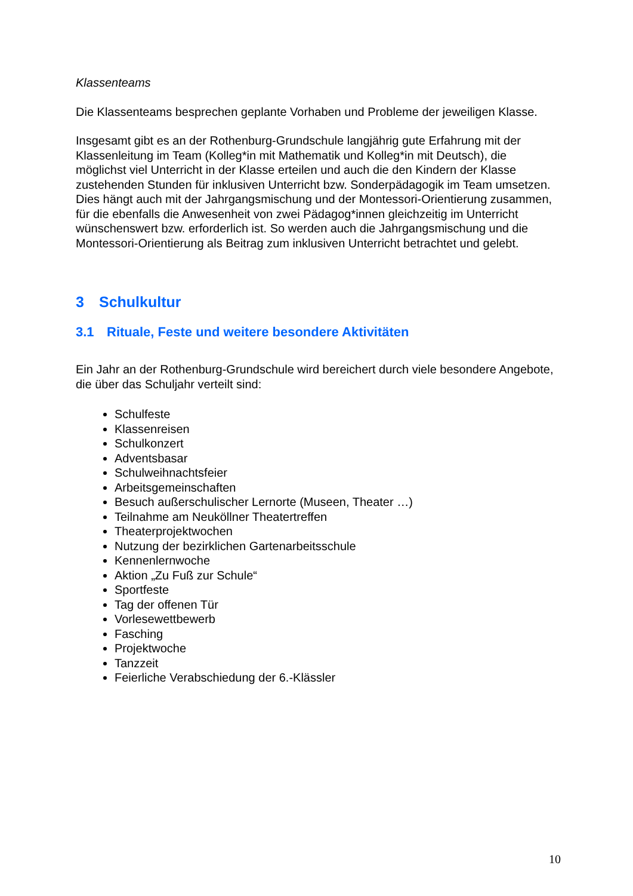Klassenteams
Die Klassenteams besprechen geplante Vorhaben und Probleme der jeweiligen Klasse.
Insgesamt gibt es an der Rothenburg-Grundschule langjährig gute Erfahrung mit der Klassenleitung im Team (Kolleg*in mit Mathematik und Kolleg*in mit Deutsch), die möglichst viel Unterricht in der Klasse erteilen und auch die den Kindern der Klasse zustehenden Stunden für inklusiven Unterricht bzw. Sonderpädagogik im Team umsetzen. Dies hängt auch mit der Jahrgangsmischung und der Montessori-Orientierung zusammen, für die ebenfalls die Anwesenheit von zwei Pädagog*innen gleichzeitig im Unterricht wünschenswert bzw. erforderlich ist. So werden auch die Jahrgangsmischung und die Montessori-Orientierung als Beitrag zum inklusiven Unterricht betrachtet und gelebt.
3 Schulkultur
3.1 Rituale, Feste und weitere besondere Aktivitäten
Ein Jahr an der Rothenburg-Grundschule wird bereichert durch viele besondere Angebote, die über das Schuljahr verteilt sind:
Schulfeste
Klassenreisen
Schulkonzert
Adventsbasar
Schulweihnachtsfeier
Arbeitsgemeinschaften
Besuch außerschulischer Lernorte (Museen, Theater …)
Teilnahme am Neuköllner Theatertreffen
Theaterprojektwochen
Nutzung der bezirklichen Gartenarbeitsschule
Kennenlernwoche
Aktion „Zu Fuß zur Schule“
Sportfeste
Tag der offenen Tür
Vorlesewettbewerb
Fasching
Projektwoche
Tanzzeit
Feierliche Verabschiedung der 6.-Klässler
10